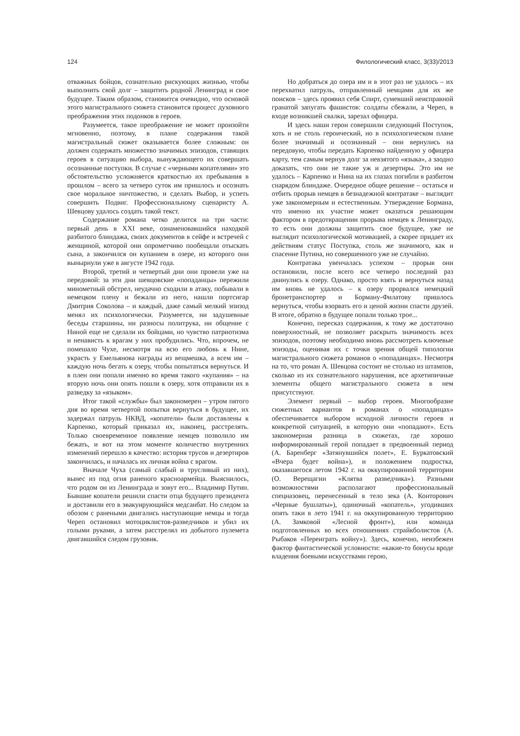124 Филологический класс, 3(33)/2013
отважных бойцов, сознательно рискующих жизнью, чтобы выполнить свой долг – защитить родной Ленинград и свое будущее. Таким образом, становится очевидно, что основой этого магистрального сюжета становится процесс духовного преображения этих подонков в героев.
Разумеется, такое преображение не может произойти мгновенно, поэтому, в плане содержания такой магистральный сюжет оказывается более сложным: он должен содержать множество значимых эпизодов, ставящих героев в ситуацию выбора, вынуждающего их совершать осознанные поступки. В случае с «черными копателями» это обстоятельство усложняется краткостью их пребывания в прошлом – всего за четверо суток им пришлось и осознать свое моральное ничтожество, и сделать Выбор, и успеть совершить Подвиг. Профессиональному сценаристу А. Шевцову удалось создать такой текст.
Содержание романа четко делится на три части: первый день в XXI веке, ознаменовавшийся находкой разбитого блиндажа, своих документов в сейфе и встречей с женщиной, которой они опрометчиво пообещали отыскать сына, а закончился он купанием в озере, из которого они вынырнули уже в августе 1942 года.
Второй, третий и четвертый дни они провели уже на передовой: за эти дни шевцовские «попаданцы» пережили минометный обстрел, неудачно сходили в атаку, побывали в немецком плену и бежали из него, нашли портсигар Дмитрия Соколова – и каждый, даже самый мелкий эпизод менял их психологически. Разумеется, ни задушевные беседы старшины, ни разносы политрука, ни общение с Ниной еще не сделали их бойцами, но чувство патриотизма и ненависть к врагам у них пробудились. Что, впрочем, не помешало Чухе, несмотря на всю его любовь к Нине, украсть у Емельянова награды из вещмешка, а всем им – каждую ночь бегать к озеру, чтобы попытаться вернуться. И в плен они попали именно во время такого «купания» – на вторую ночь они опять пошли к озеру, хотя отправили их в разведку за «языком».
Итог такой «службы» был закономерен – утром пятого дня во время четвертой попытки вернуться в будущее, их задержал патруль НКВД, «копатели» были доставлены к Карпенко, который приказал их, наконец, расстрелять. Только своевременное появление немцев позволило им бежать, и вот на этом моменте количество внутренних изменений перешло в качество: история трусов и дезертиров закончилась, и началась их личная война с врагом.
Вначале Чуха (самый слабый и трусливый из них), вынес из под огня раненого красноармейца. Выяснилось, что родом он из Ленинграда и зовут его... Владимир Путин. Бывшие копатели решили спасти отца будущего президента и доставили его в эвакуирующийся медсанбат. Но следом за обозом с ранеными двигались наступающие немцы и тогда Череп остановил мотоциклистов-разведчиков и убил их голыми руками, а затем расстрелял из добытого пулемета двигавшийся следом грузовик.
Но добраться до озера им и в этот раз не удалось – их перехватил патруль, отправленный немцами для их же поисков – здесь проявил себя Спирт, сумевший неисправной гранатой запугать фашистов: солдаты сбежали, а Череп, в входе возникшей свалки, зарезал офицера.
И здесь наши герои совершили следующий Поступок, хоть и не столь героический, но в психологическом плане более значимый и осознанный – они вернулись на передовую, чтобы передать Карпенко найденную у офицера карту, тем самым вернув долг за невзятого «языка», а заодно доказать, что они не такие уж и дезертиры. Это им не удалось – Карпенко и Нина на их глазах погибли в разбитом снарядом блиндаже. Очередное общее решение – остаться и отбить прорыв немцев в безнадежной контратаке – выглядит уже закономерным и естественным. Утверждение Бормана, что именно их участие может оказаться решающим фактором в предотвращении прорыва немцев к Ленинграду, то есть они должны защитить свое будущее, уже не выглядит психологической мотивацией, а скорее придает их действиям статус Поступка, столь же значимого, как и спасение Путина, но совершенного уже не случайно.
Контратака увенчалась успехом – прорыв они остановили, после всего все четверо последний раз двинулись к озеру. Однако, просто взять и вернуться назад им вновь не удалось – к озеру прорвался немецкий бронетранспортер и Борману-Филатову пришлось вернуться, чтобы взорвать его и ценой жизни спасти друзей. В итоге, обратно в будущее попали только трое...
Конечно, пересказ содержания, к тому же достаточно поверхностный, не позволяет раскрыть значимость всех эпизодов, поэтому необходимо вновь рассмотреть ключевые эпизоды, оценивая их с точки зрения общей типологии магистрального сюжета романов о «попаданцах». Несмотря на то, что роман А. Шевцова состоит не столько из штампов, сколько из их сознательного нарушения, все архетипичные элементы общего магистрального сюжета в нем присутствуют.
Элемент первый – выбор героев. Многообразие сюжетных вариантов в романах о «попаданцах» обеспечивается выбором исходной личности героев и конкретной ситуацией, в которую они «попадают». Есть закономерная разница в сюжетах, где хорошо информированный герой попадает в предвоенный период (А. Баренберг «Затянувшийся полет», Е. Буркатовский «Вчера будет война»), и положением подростка, оказавшегося летом 1942 г. на оккупированной территории (О. Верещагин «Клятва разведчика»). Разными возможностями располагают профессиональный спецназовец, перенесенный в тело зека (А. Конторович «Черные бушлаты»), одиночный «копатель», угодивших опять таки в лето 1941 г. на оккупированную территорию (А. Замковой «Лесной фронт»), или команда подготовленных во всех отношениях страйкболистов (А. Рыбаков «Переиграть войну»). Здесь, конечно, неизбежен фактор фантастической условности: «какие-то бонусы вроде владения боевыми искусствами герою,